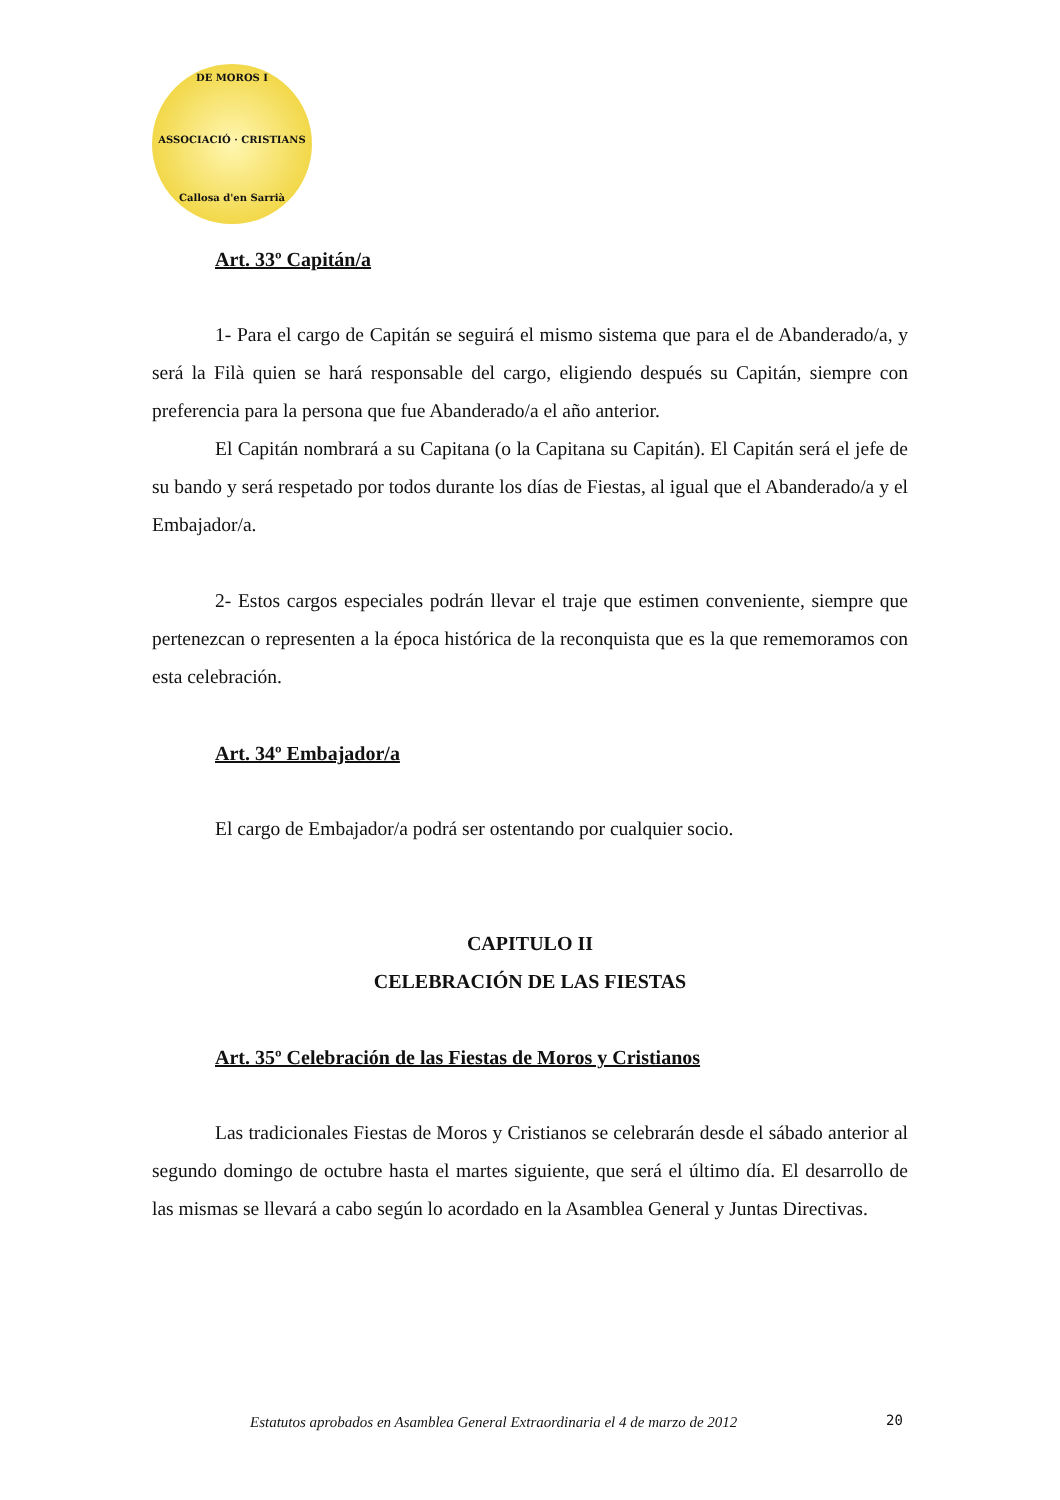DE MOROS I
ASSOCIACIÓ · CRISTIANS
Callosa d'en Sarrià
Art. 33º Capitán/a
1- Para el cargo de Capitán se seguirá el mismo sistema que para el de Abanderado/a, y será la Filà quien se hará responsable del cargo, eligiendo después su Capitán, siempre con preferencia para la persona que fue Abanderado/a el año anterior.
El Capitán nombrará a su Capitana (o la Capitana su Capitán). El Capitán será el jefe de su bando y será respetado por todos durante los días de Fiestas, al igual que el Abanderado/a y el Embajador/a.
2- Estos cargos especiales podrán llevar el traje que estimen conveniente, siempre que pertenezcan o representen a la época histórica de la reconquista que es la que rememoramos con esta celebración.
Art. 34º Embajador/a
El cargo de Embajador/a podrá ser ostentando por cualquier socio.
CAPITULO II
CELEBRACIÓN DE LAS FIESTAS
Art. 35º Celebración de las Fiestas de Moros y Cristianos
Las tradicionales Fiestas de Moros y Cristianos se celebrarán desde el sábado anterior al segundo domingo de octubre hasta el martes siguiente, que será el último día. El desarrollo de las mismas se llevará a cabo según lo acordado en la Asamblea General y Juntas Directivas.
Estatutos aprobados en Asamblea General Extraordinaria el 4 de marzo de 2012
20